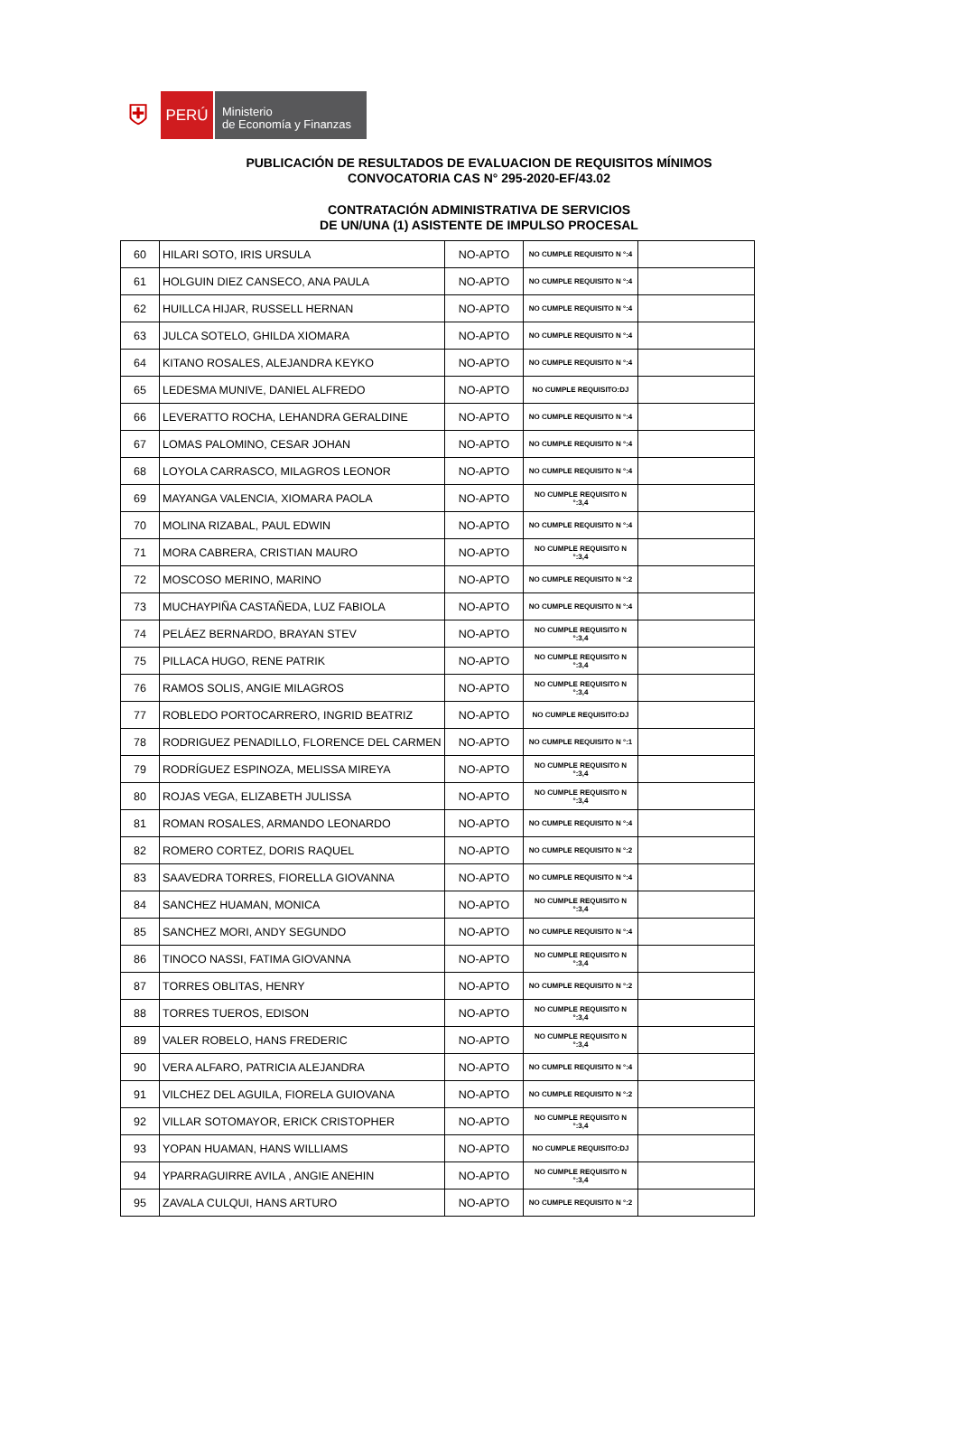⛨
PERÚ
Ministerio
de Economía y Finanzas
PUBLICACIÓN DE RESULTADOS DE EVALUACION DE REQUISITOS MÍNIMOS
CONVOCATORIA CAS N° 295-2020-EF/43.02
CONTRATACIÓN ADMINISTRATIVA DE SERVICIOS
DE UN/UNA (1) ASISTENTE DE IMPULSO PROCESAL
| 60 | HILARI SOTO, IRIS URSULA | NO-APTO | NO CUMPLE REQUISITO N °:4 | |
| 61 | HOLGUIN DIEZ CANSECO, ANA PAULA | NO-APTO | NO CUMPLE REQUISITO N °:4 | |
| 62 | HUILLCA HIJAR, RUSSELL HERNAN | NO-APTO | NO CUMPLE REQUISITO N °:4 | |
| 63 | JULCA SOTELO, GHILDA XIOMARA | NO-APTO | NO CUMPLE REQUISITO N °:4 | |
| 64 | KITANO ROSALES, ALEJANDRA KEYKO | NO-APTO | NO CUMPLE REQUISITO N °:4 | |
| 65 | LEDESMA MUNIVE, DANIEL ALFREDO | NO-APTO | NO CUMPLE REQUISITO:DJ | |
| 66 | LEVERATTO ROCHA, LEHANDRA GERALDINE | NO-APTO | NO CUMPLE REQUISITO N °:4 | |
| 67 | LOMAS PALOMINO, CESAR JOHAN | NO-APTO | NO CUMPLE REQUISITO N °:4 | |
| 68 | LOYOLA CARRASCO, MILAGROS LEONOR | NO-APTO | NO CUMPLE REQUISITO N °:4 | |
| 69 | MAYANGA VALENCIA, XIOMARA PAOLA | NO-APTO | NO CUMPLE REQUISITO N °:3,4 | |
| 70 | MOLINA RIZABAL, PAUL EDWIN | NO-APTO | NO CUMPLE REQUISITO N °:4 | |
| 71 | MORA CABRERA, CRISTIAN MAURO | NO-APTO | NO CUMPLE REQUISITO N °:3,4 | |
| 72 | MOSCOSO MERINO, MARINO | NO-APTO | NO CUMPLE REQUISITO N °:2 | |
| 73 | MUCHAYPIÑA CASTAÑEDA, LUZ FABIOLA | NO-APTO | NO CUMPLE REQUISITO N °:4 | |
| 74 | PELÁEZ BERNARDO, BRAYAN STEV | NO-APTO | NO CUMPLE REQUISITO N °:3,4 | |
| 75 | PILLACA HUGO, RENE PATRIK | NO-APTO | NO CUMPLE REQUISITO N °:3,4 | |
| 76 | RAMOS SOLIS, ANGIE MILAGROS | NO-APTO | NO CUMPLE REQUISITO N °:3,4 | |
| 77 | ROBLEDO PORTOCARRERO, INGRID BEATRIZ | NO-APTO | NO CUMPLE REQUISITO:DJ | |
| 78 | RODRIGUEZ PENADILLO, FLORENCE DEL CARMEN | NO-APTO | NO CUMPLE REQUISITO N °:1 | |
| 79 | RODRÍGUEZ ESPINOZA, MELISSA MIREYA | NO-APTO | NO CUMPLE REQUISITO N °:3,4 | |
| 80 | ROJAS VEGA, ELIZABETH JULISSA | NO-APTO | NO CUMPLE REQUISITO N °:3,4 | |
| 81 | ROMAN ROSALES, ARMANDO LEONARDO | NO-APTO | NO CUMPLE REQUISITO N °:4 | |
| 82 | ROMERO CORTEZ, DORIS RAQUEL | NO-APTO | NO CUMPLE REQUISITO N °:2 | |
| 83 | SAAVEDRA TORRES, FIORELLA GIOVANNA | NO-APTO | NO CUMPLE REQUISITO N °:4 | |
| 84 | SANCHEZ HUAMAN, MONICA | NO-APTO | NO CUMPLE REQUISITO N °:3,4 | |
| 85 | SANCHEZ MORI, ANDY SEGUNDO | NO-APTO | NO CUMPLE REQUISITO N °:4 | |
| 86 | TINOCO NASSI, FATIMA GIOVANNA | NO-APTO | NO CUMPLE REQUISITO N °:3,4 | |
| 87 | TORRES OBLITAS, HENRY | NO-APTO | NO CUMPLE REQUISITO N °:2 | |
| 88 | TORRES TUEROS, EDISON | NO-APTO | NO CUMPLE REQUISITO N °:3,4 | |
| 89 | VALER ROBELO, HANS FREDERIC | NO-APTO | NO CUMPLE REQUISITO N °:3,4 | |
| 90 | VERA ALFARO, PATRICIA ALEJANDRA | NO-APTO | NO CUMPLE REQUISITO N °:4 | |
| 91 | VILCHEZ DEL AGUILA, FIORELA GUIOVANA | NO-APTO | NO CUMPLE REQUISITO N °:2 | |
| 92 | VILLAR SOTOMAYOR, ERICK CRISTOPHER | NO-APTO | NO CUMPLE REQUISITO N °:3,4 | |
| 93 | YOPAN HUAMAN, HANS WILLIAMS | NO-APTO | NO CUMPLE REQUISITO:DJ | |
| 94 | YPARRAGUIRRE AVILA , ANGIE ANEHIN | NO-APTO | NO CUMPLE REQUISITO N °:3,4 | |
| 95 | ZAVALA CULQUI, HANS ARTURO | NO-APTO | NO CUMPLE REQUISITO N °:2 | |